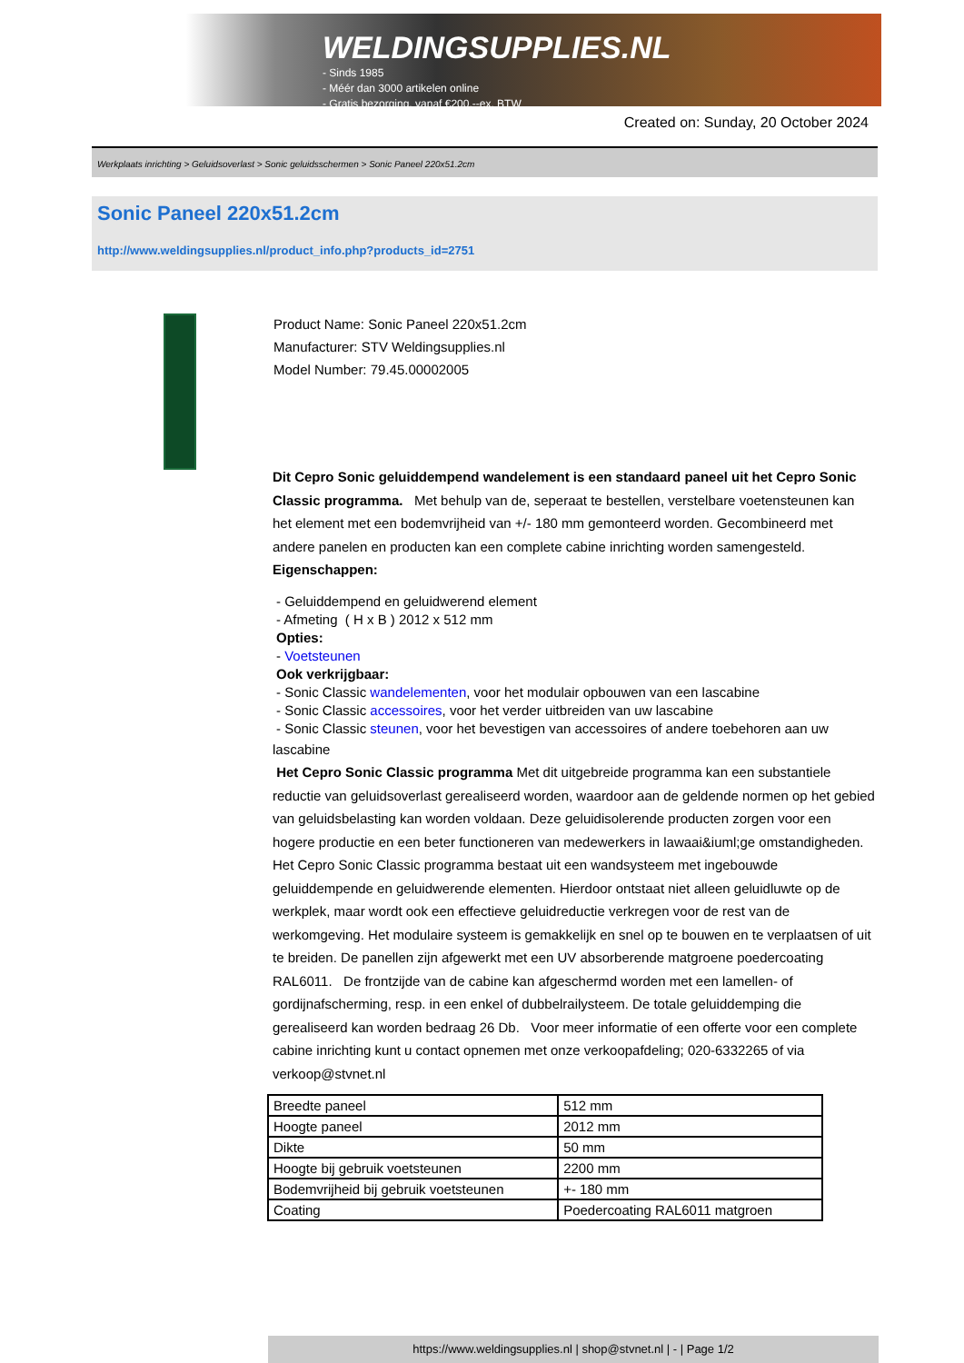WELDINGSUPPLIES.NL
- Sinds 1985
- Méér dan 3000 artikelen online
- Gratis bezorging, vanaf €200,--ex. BTW
Created on: Sunday, 20 October 2024
Werkplaats inrichting > Geluidsoverlast > Sonic geluidsschermen > Sonic Paneel 220x51.2cm
Sonic Paneel 220x51.2cm
http://www.weldingsupplies.nl/product_info.php?products_id=2751
Product Name: Sonic Paneel 220x51.2cm
Manufacturer: STV Weldingsupplies.nl
Model Number: 79.45.00002005
Dit Cepro Sonic geluiddempend wandelement is een standaard paneel uit het Cepro Sonic Classic programma. Met behulp van de, seperaat te bestellen, verstelbare voetensteunen kan het element met een bodemvrijheid van +/- 180 mm gemonteerd worden. Gecombineerd met andere panelen en producten kan een complete cabine inrichting worden samengesteld. Eigenschappen:
- Geluiddempend en geluidwerend element
- Afmeting ( H x B ) 2012 x 512 mm
Opties:
- Voetsteunen
Ook verkrijgbaar:
- Sonic Classic wandelementen, voor het modulair opbouwen van een lascabine
- Sonic Classic accessoires, voor het verder uitbreiden van uw lascabine
- Sonic Classic steunen, voor het bevestigen van accessoires of andere toebehoren aan uw
lascabine
Het Cepro Sonic Classic programma Met dit uitgebreide programma kan een substantiele reductie van geluidsoverlast gerealiseerd worden, waardoor aan de geldende normen op het gebied van geluidsbelasting kan worden voldaan. Deze geluidisolerende producten zorgen voor een hogere productie en een beter functioneren van medewerkers in lawaai&iuml;ge omstandigheden. Het Cepro Sonic Classic programma bestaat uit een wandsysteem met ingebouwde geluiddempende en geluidwerende elementen. Hierdoor ontstaat niet alleen geluidluwte op de werkplek, maar wordt ook een effectieve geluidreductie verkregen voor de rest van de werkomgeving. Het modulaire systeem is gemakkelijk en snel op te bouwen en te verplaatsen of uit te breiden. De panellen zijn afgewerkt met een UV absorberende matgroene poedercoating RAL6011. De frontzijde van de cabine kan afgeschermd worden met een lamellen- of gordijnafscherming, resp. in een enkel of dubbelrailysteem. De totale geluiddemping die gerealiseerd kan worden bedraag 26 Db. Voor meer informatie of een offerte voor een complete cabine inrichting kunt u contact opnemen met onze verkoopafdeling; 020-6332265 of via verkoop@stvnet.nl
| Breedte paneel | 512 mm |
| Hoogte paneel | 2012 mm |
| Dikte | 50 mm |
| Hoogte bij gebruik voetsteunen | 2200 mm |
| Bodemvrijheid bij gebruik voetsteunen | +- 180 mm |
| Coating | Poedercoating RAL6011 matgroen |
https://www.weldingsupplies.nl | shop@stvnet.nl | - | Page 1/2